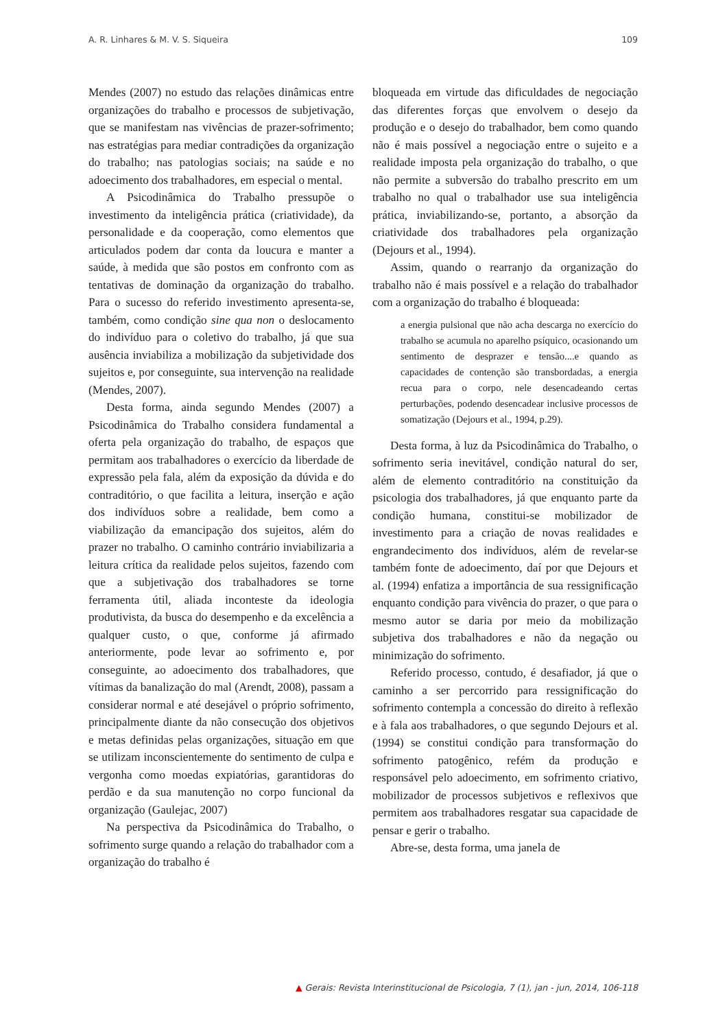A. R. Linhares & M. V. S. Siqueira 109
Mendes (2007) no estudo das relações dinâmicas entre organizações do trabalho e processos de subjetivação, que se manifestam nas vivências de prazer-sofrimento; nas estratégias para mediar contradições da organização do trabalho; nas patologias sociais; na saúde e no adoecimento dos trabalhadores, em especial o mental.
A Psicodinâmica do Trabalho pressupõe o investimento da inteligência prática (criatividade), da personalidade e da cooperação, como elementos que articulados podem dar conta da loucura e manter a saúde, à medida que são postos em confronto com as tentativas de dominação da organização do trabalho. Para o sucesso do referido investimento apresenta-se, também, como condição sine qua non o deslocamento do indivíduo para o coletivo do trabalho, já que sua ausência inviabiliza a mobilização da subjetividade dos sujeitos e, por conseguinte, sua intervenção na realidade (Mendes, 2007).
Desta forma, ainda segundo Mendes (2007) a Psicodinâmica do Trabalho considera fundamental a oferta pela organização do trabalho, de espaços que permitam aos trabalhadores o exercício da liberdade de expressão pela fala, além da exposição da dúvida e do contraditório, o que facilita a leitura, inserção e ação dos indivíduos sobre a realidade, bem como a viabilização da emancipação dos sujeitos, além do prazer no trabalho. O caminho contrário inviabilizaria a leitura crítica da realidade pelos sujeitos, fazendo com que a subjetivação dos trabalhadores se torne ferramenta útil, aliada inconteste da ideologia produtivista, da busca do desempenho e da excelência a qualquer custo, o que, conforme já afirmado anteriormente, pode levar ao sofrimento e, por conseguinte, ao adoecimento dos trabalhadores, que vítimas da banalização do mal (Arendt, 2008), passam a considerar normal e até desejável o próprio sofrimento, principalmente diante da não consecução dos objetivos e metas definidas pelas organizações, situação em que se utilizam inconscientemente do sentimento de culpa e vergonha como moedas expiatórias, garantidoras do perdão e da sua manutenção no corpo funcional da organização (Gaulejac, 2007)
Na perspectiva da Psicodinâmica do Trabalho, o sofrimento surge quando a relação do trabalhador com a organização do trabalho é
bloqueada em virtude das dificuldades de negociação das diferentes forças que envolvem o desejo da produção e o desejo do trabalhador, bem como quando não é mais possível a negociação entre o sujeito e a realidade imposta pela organização do trabalho, o que não permite a subversão do trabalho prescrito em um trabalho no qual o trabalhador use sua inteligência prática, inviabilizando-se, portanto, a absorção da criatividade dos trabalhadores pela organização (Dejours et al., 1994).
Assim, quando o rearranjo da organização do trabalho não é mais possível e a relação do trabalhador com a organização do trabalho é bloqueada:
a energia pulsional que não acha descarga no exercício do trabalho se acumula no aparelho psíquico, ocasionando um sentimento de desprazer e tensão....e quando as capacidades de contenção são transbordadas, a energia recua para o corpo, nele desencadeando certas perturbações, podendo desencadear inclusive processos de somatização (Dejours et al., 1994, p.29).
Desta forma, à luz da Psicodinâmica do Trabalho, o sofrimento seria inevitável, condição natural do ser, além de elemento contraditório na constituição da psicologia dos trabalhadores, já que enquanto parte da condição humana, constitui-se mobilizador de investimento para a criação de novas realidades e engrandecimento dos indivíduos, além de revelar-se também fonte de adoecimento, daí por que Dejours et al. (1994) enfatiza a importância de sua ressignificação enquanto condição para vivência do prazer, o que para o mesmo autor se daria por meio da mobilização subjetiva dos trabalhadores e não da negação ou minimização do sofrimento.
Referido processo, contudo, é desafiador, já que o caminho a ser percorrido para ressignificação do sofrimento contempla a concessão do direito à reflexão e à fala aos trabalhadores, o que segundo Dejours et al. (1994) se constitui condição para transformação do sofrimento patogênico, refém da produção e responsável pelo adoecimento, em sofrimento criativo, mobilizador de processos subjetivos e reflexivos que permitem aos trabalhadores resgatar sua capacidade de pensar e gerir o trabalho.
Abre-se, desta forma, uma janela de
▲ Gerais: Revista Interinstitucional de Psicologia, 7 (1), jan - jun, 2014, 106-118